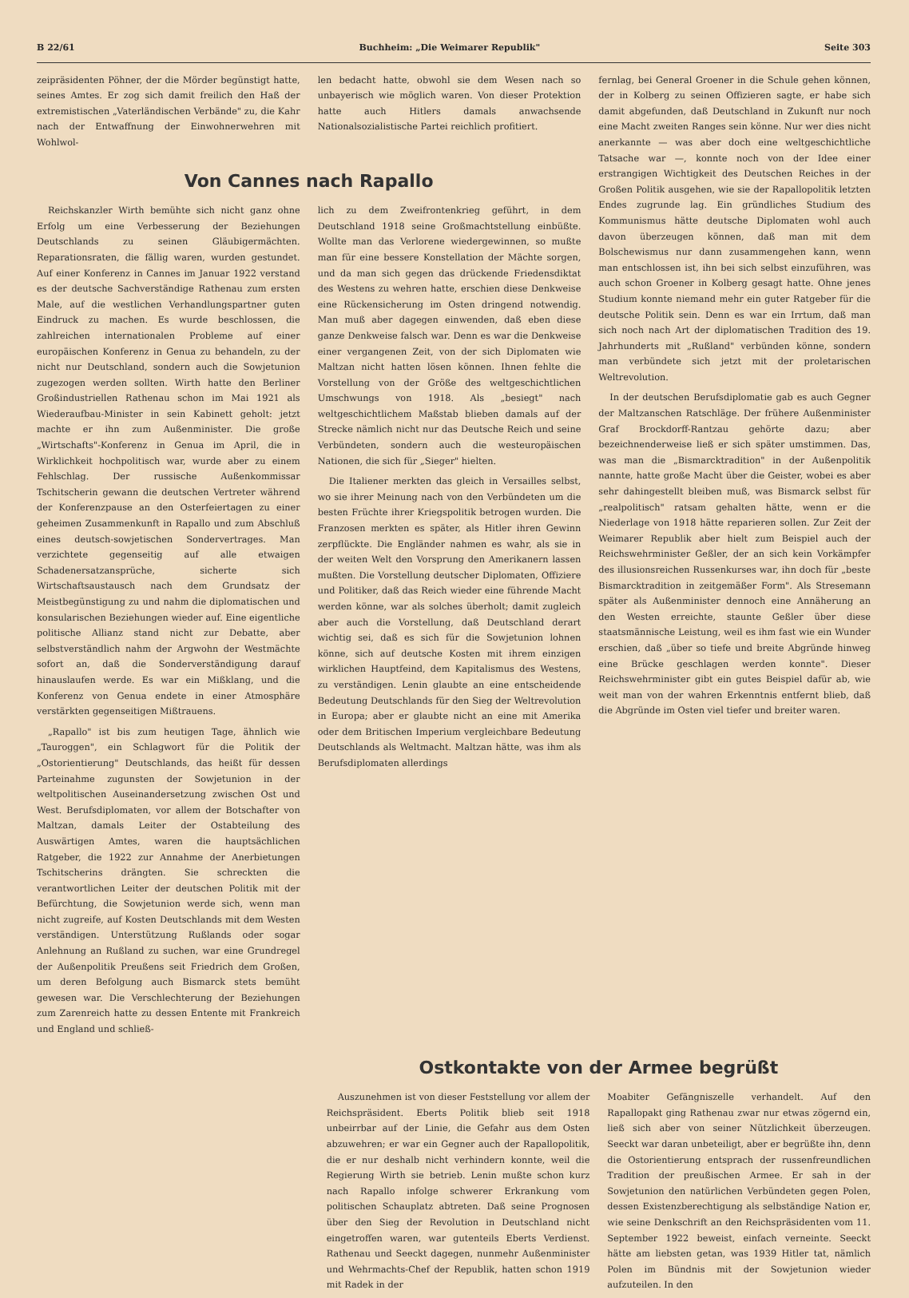B 22/61 Buchheim: „Die Weimarer Republik" Seite 303
zeipräsidenten Pöhner, der die Mörder begünstigt hatte, seines Amtes. Er zog sich damit freilich den Haß der extremistischen „Vaterländischen Verbände" zu, die Kahr nach der Entwaffnung der Einwohnerwehren mit Wohlwol-
len bedacht hatte, obwohl sie dem Wesen nach so unbayerisch wie möglich waren. Von dieser Protektion hatte auch Hitlers damals anwachsende Nationalsozialistische Partei reichlich profitiert.
Von Cannes nach Rapallo
Reichskanzler Wirth bemühte sich nicht ganz ohne Erfolg um eine Verbesserung der Beziehungen Deutschlands zu seinen Gläubigermächten. Reparationsraten, die fällig waren, wurden gestundet. Auf einer Konferenz in Cannes im Januar 1922 verstand es der deutsche Sachverständige Rathenau zum ersten Male, auf die westlichen Verhandlungspartner guten Eindruck zu machen. Es wurde beschlossen, die zahlreichen internationalen Probleme auf einer europäischen Konferenz in Genua zu behandeln, zu der nicht nur Deutschland, sondern auch die Sowjetunion zugezogen werden sollten. Wirth hatte den Berliner Großindustriellen Rathenau schon im Mai 1921 als Wiederaufbau-Minister in sein Kabinett geholt: jetzt machte er ihn zum Außenminister. Die große „Wirtschafts"-Konferenz in Genua im April, die in Wirklichkeit hochpolitisch war, wurde aber zu einem Fehlschlag. Der russische Außenkommissar Tschitscherin gewann die deutschen Vertreter während der Konferenzpause an den Osterfeiertagen zu einer geheimen Zusammenkunft in Rapallo und zum Abschluß eines deutsch-sowjetischen Sondervertrages. Man verzichtete gegenseitig auf alle etwaigen Schadenersatzansprüche, sicherte sich Wirtschaftsaustausch nach dem Grundsatz der Meistbegünstigung zu und nahm die diplomatischen und konsularischen Beziehungen wieder auf. Eine eigentliche politische Allianz stand nicht zur Debatte, aber selbstverständlich nahm der Argwohn der Westmächte sofort an, daß die Sonderverständigung darauf hinauslaufen werde. Es war ein Mißklang, und die Konferenz von Genua endete in einer Atmosphäre verstärkten gegenseitigen Mißtrauens.
„Rapallo" ist bis zum heutigen Tage, ähnlich wie „Tauroggen", ein Schlagwort für die Politik der „Ostorientierung" Deutschlands, das heißt für dessen Parteinahme zugunsten der Sowjetunion in der weltpolitischen Auseinandersetzung zwischen Ost und West. Berufsdiplomaten, vor allem der Botschafter von Maltzan, damals Leiter der Ostabteilung des Auswärtigen Amtes, waren die hauptsächlichen Ratgeber, die 1922 zur Annahme der Anerbietungen Tschitscherins drängten. Sie schreckten die verantwortlichen Leiter der deutschen Politik mit der Befürchtung, die Sowjetunion werde sich, wenn man nicht zugreife, auf Kosten Deutschlands mit dem Westen verständigen. Unterstützung Rußlands oder sogar Anlehnung an Rußland zu suchen, war eine Grundregel der Außenpolitik Preußens seit Friedrich dem Großen, um deren Befolgung auch Bismarck stets bemüht gewesen war. Die Verschlechterung der Beziehungen zum Zarenreich hatte zu dessen Entente mit Frankreich und England und schließ-
lich zu dem Zweifrontenkrieg geführt, in dem Deutschland 1918 seine Großmachtstellung einbüßte. Wollte man das Verlorene wiedergewinnen, so mußte man für eine bessere Konstellation der Mächte sorgen, und da man sich gegen das drückende Friedensdiktat des Westens zu wehren hatte, erschien diese Denkweise eine Rückensicherung im Osten dringend notwendig. Man muß aber dagegen einwenden, daß eben diese ganze Denkweise falsch war. Denn es war die Denkweise einer vergangenen Zeit, von der sich Diplomaten wie Maltzan nicht hatten lösen können. Ihnen fehlte die Vorstellung von der Größe des weltgeschichtlichen Umschwungs von 1918. Als „besiegt" nach weltgeschichtlichem Maßstab blieben damals auf der Strecke nämlich nicht nur das Deutsche Reich und seine Verbündeten, sondern auch die westeuropäischen Nationen, die sich für „Sieger" hielten.
Die Italiener merkten das gleich in Versailles selbst, wo sie ihrer Meinung nach von den Verbündeten um die besten Früchte ihrer Kriegspolitik betrogen wurden. Die Franzosen merkten es später, als Hitler ihren Gewinn zerpflückte. Die Engländer nahmen es wahr, als sie in der weiten Welt den Vorsprung den Amerikanern lassen mußten. Die Vorstellung deutscher Diplomaten, Offiziere und Politiker, daß das Reich wieder eine führende Macht werden könne, war als solches überholt; damit zugleich aber auch die Vorstellung, daß Deutschland derart wichtig sei, daß es sich für die Sowjetunion lohnen könne, sich auf deutsche Kosten mit ihrem einzigen wirklichen Hauptfeind, dem Kapitalismus des Westens, zu verständigen. Lenin glaubte an eine entscheidende Bedeutung Deutschlands für den Sieg der Weltrevolution in Europa; aber er glaubte nicht an eine mit Amerika oder dem Britischen Imperium vergleichbare Bedeutung Deutschlands als Weltmacht. Maltzan hätte, was ihm als Berufsdiplomaten allerdings
fernlag, bei General Groener in die Schule gehen können, der in Kolberg zu seinen Offizieren sagte, er habe sich damit abgefunden, daß Deutschland in Zukunft nur noch eine Macht zweiten Ranges sein könne. Nur wer dies nicht anerkannte — was aber doch eine weltgeschichtliche Tatsache war —, konnte noch von der Idee einer erstrangigen Wichtigkeit des Deutschen Reiches in der Großen Politik ausgehen, wie sie der Rapallopolitik letzten Endes zugrunde lag. Ein gründliches Studium des Kommunismus hätte deutsche Diplomaten wohl auch davon überzeugen können, daß man mit dem Bolschewismus nur dann zusammengehen kann, wenn man entschlossen ist, ihn bei sich selbst einzuführen, was auch schon Groener in Kolberg gesagt hatte. Ohne jenes Studium konnte niemand mehr ein guter Ratgeber für die deutsche Politik sein. Denn es war ein Irrtum, daß man sich noch nach Art der diplomatischen Tradition des 19. Jahrhunderts mit „Rußland" verbünden könne, sondern man verbündete sich jetzt mit der proletarischen Weltrevolution.
In der deutschen Berufsdiplomatie gab es auch Gegner der Maltzanschen Ratschläge. Der frühere Außenminister Graf Brockdorff-Rantzau gehörte dazu; aber bezeichnenderweise ließ er sich später umstimmen. Das, was man die „Bismarcktradition" in der Außenpolitik nannte, hatte große Macht über die Geister, wobei es aber sehr dahingestellt bleiben muß, was Bismarck selbst für „realpolitisch" ratsam gehalten hätte, wenn er die Niederlage von 1918 hätte reparieren sollen. Zur Zeit der Weimarer Republik aber hielt zum Beispiel auch der Reichswehrminister Geßler, der an sich kein Vorkämpfer des illusionsreichen Russenkurses war, ihn doch für „beste Bismarcktradition in zeitgemäßer Form". Als Stresemann später als Außenminister dennoch eine Annäherung an den Westen erreichte, staunte Geßler über diese staatsmännische Leistung, weil es ihm fast wie ein Wunder erschien, daß „über so tiefe und breite Abgründe hinweg eine Brücke geschlagen werden konnte". Dieser Reichswehrminister gibt ein gutes Beispiel dafür ab, wie weit man von der wahren Erkenntnis entfernt blieb, daß die Abgründe im Osten viel tiefer und breiter waren.
Ostkontakte von der Armee begrüßt
Auszunehmen ist von dieser Feststellung vor allem der Reichspräsident. Eberts Politik blieb seit 1918 unbeirrbar auf der Linie, die Gefahr aus dem Osten abzuwehren; er war ein Gegner auch der Rapallopolitik, die er nur deshalb nicht verhindern konnte, weil die Regierung Wirth sie betrieb. Lenin mußte schon kurz nach Rapallo infolge schwerer Erkrankung vom politischen Schauplatz abtreten. Daß seine Prognosen über den Sieg der Revolution in Deutschland nicht eingetroffen waren, war gutenteils Eberts Verdienst. Rathenau und Seeckt dagegen, nunmehr Außenminister und Wehrmachts-Chef der Republik, hatten schon 1919 mit Radek in der
Moabiter Gefängniszelle verhandelt. Auf den Rapallopakt ging Rathenau zwar nur etwas zögernd ein, ließ sich aber von seiner Nützlichkeit überzeugen. Seeckt war daran unbeteiligt, aber er begrüßte ihn, denn die Ostorientierung entsprach der russenfreundlichen Tradition der preußischen Armee. Er sah in der Sowjetunion den natürlichen Verbündeten gegen Polen, dessen Existenzberechtigung als selbständige Nation er, wie seine Denkschrift an den Reichspräsidenten vom 11. September 1922 beweist, einfach verneinte. Seeckt hätte am liebsten getan, was 1939 Hitler tat, nämlich Polen im Bündnis mit der Sowjetunion wieder aufzuteilen. In den